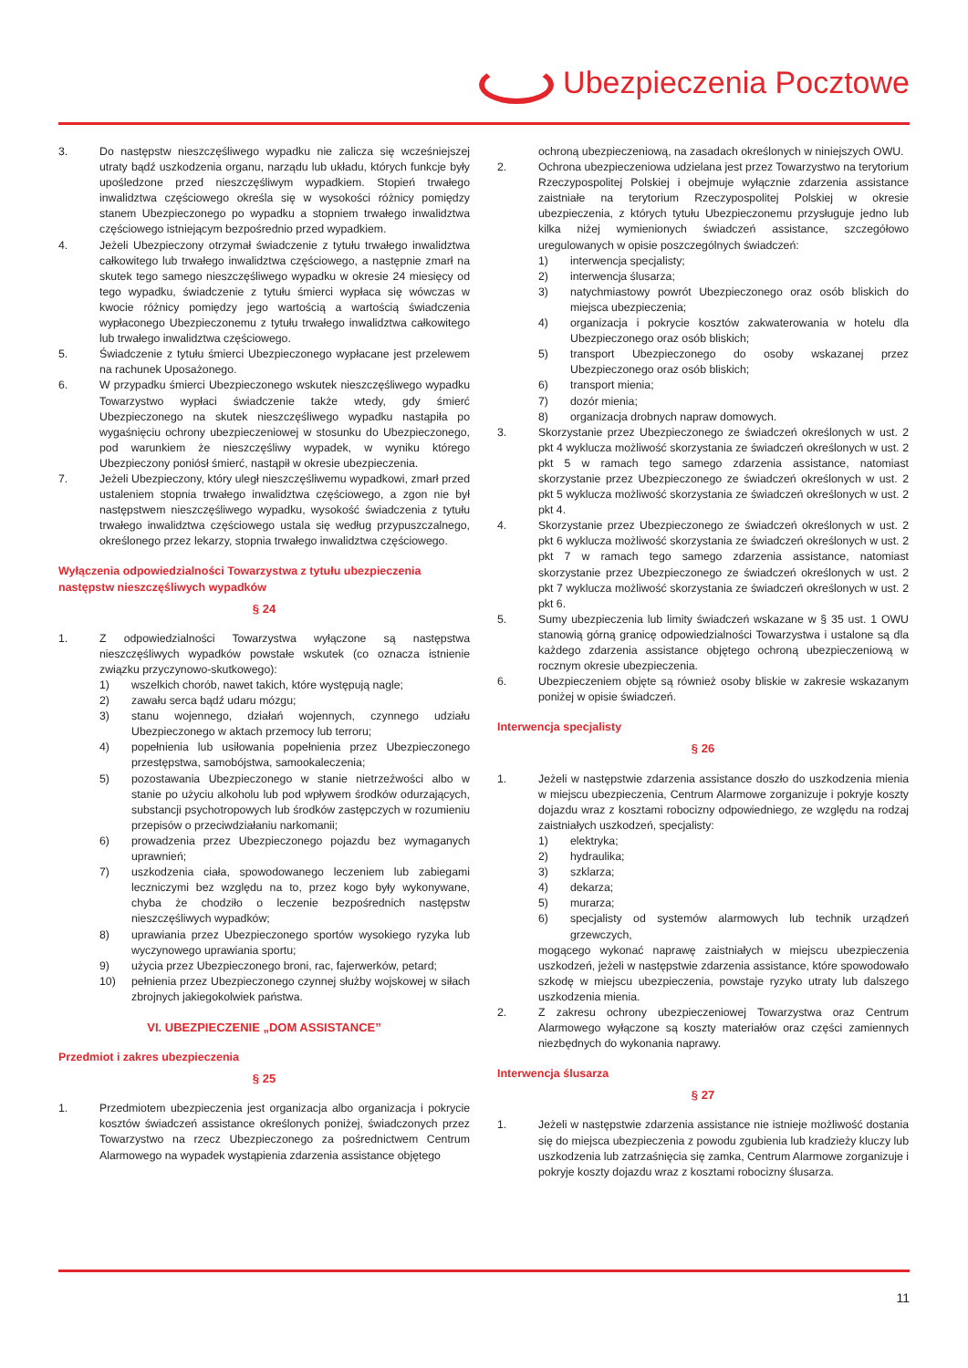Ubezpieczenia Pocztowe
3. Do następstw nieszczęśliwego wypadku nie zalicza się wcześniejszej utraty bądź uszkodzenia organu, narządu lub układu, których funkcje były upośledzone przed nieszczęśliwym wypadkiem. Stopień trwałego inwalidztwa częściowego określa się w wysokości różnicy pomiędzy stanem Ubezpieczonego po wypadku a stopniem trwałego inwalidztwa częściowego istniejącym bezpośrednio przed wypadkiem.
4. Jeżeli Ubezpieczony otrzymał świadczenie z tytułu trwałego inwalidztwa całkowitego lub trwałego inwalidztwa częściowego, a następnie zmarł na skutek tego samego nieszczęśliwego wypadku w okresie 24 miesięcy od tego wypadku, świadczenie z tytułu śmierci wypłaca się wówczas w kwocie różnicy pomiędzy jego wartością a wartością świadczenia wypłaconego Ubezpieczonemu z tytułu trwałego inwalidztwa całkowitego lub trwałego inwalidztwa częściowego.
5. Świadczenie z tytułu śmierci Ubezpieczonego wypłacane jest przelewem na rachunek Uposażonego.
6. W przypadku śmierci Ubezpieczonego wskutek nieszczęśliwego wypadku Towarzystwo wypłaci świadczenie także wtedy, gdy śmierć Ubezpieczonego na skutek nieszczęśliwego wypadku nastąpiła po wygaśnięciu ochrony ubezpieczeniowej w stosunku do Ubezpieczonego, pod warunkiem że nieszczęśliwy wypadek, w wyniku którego Ubezpieczony poniósł śmierć, nastąpił w okresie ubezpieczenia.
7. Jeżeli Ubezpieczony, który uległ nieszczęśliwemu wypadkowi, zmarł przed ustaleniem stopnia trwałego inwalidztwa częściowego, a zgon nie był następstwem nieszczęśliwego wypadku, wysokość świadczenia z tytułu trwałego inwalidztwa częściowego ustala się według przypuszczalnego, określonego przez lekarzy, stopnia trwałego inwalidztwa częściowego.
Wyłączenia odpowiedzialności Towarzystwa z tytułu ubezpieczenia następstw nieszczęśliwych wypadków
§ 24
1. Z odpowiedzialności Towarzystwa wyłączone są następstwa nieszczęśliwych wypadków powstałe wskutek (co oznacza istnienie związku przyczynowo-skutkowego):
1) wszelkich chorób, nawet takich, które występują nagle;
2) zawału serca bądź udaru mózgu;
3) stanu wojennego, działań wojennych, czynnego udziału Ubezpieczonego w aktach przemocy lub terroru;
4) popełnienia lub usiłowania popełnienia przez Ubezpieczonego przestępstwa, samobójstwa, samookaleczenia;
5) pozostawania Ubezpieczonego w stanie nietrzeźwości albo w stanie po użyciu alkoholu lub pod wpływem środków odurzających, substancji psychotropowych lub środków zastępczych w rozumieniu przepisów o przeciwdziałaniu narkomanii;
6) prowadzenia przez Ubezpieczonego pojazdu bez wymaganych uprawnień;
7) uszkodzenia ciała, spowodowanego leczeniem lub zabiegami leczniczymi bez względu na to, przez kogo były wykonywane, chyba że chodziło o leczenie bezpośrednich następstw nieszczęśliwych wypadków;
8) uprawiania przez Ubezpieczonego sportów wysokiego ryzyka lub wyczynowego uprawiania sportu;
9) użycia przez Ubezpieczonego broni, rac, fajerwerków, petard;
10) pełnienia przez Ubezpieczonego czynnej służby wojskowej w siłach zbrojnych jakiegokolwiek państwa.
VI. UBEZPIECZENIE „DOM ASSISTANCE”
Przedmiot i zakres ubezpieczenia
§ 25
1. Przedmiotem ubezpieczenia jest organizacja albo organizacja i pokrycie kosztów świadczeń assistance określonych poniżej, świadczonych przez Towarzystwo na rzecz Ubezpieczonego za pośrednictwem Centrum Alarmowego na wypadek wystąpienia zdarzenia assistance objętego
ochroną ubezpieczeniową, na zasadach określonych w niniejszych OWU.
2. Ochrona ubezpieczeniowa udzielana jest przez Towarzystwo na terytorium Rzeczypospolitej Polskiej i obejmuje wyłącznie zdarzenia assistance zaistniałe na terytorium Rzeczypospolitej Polskiej w okresie ubezpieczenia, z których tytułu Ubezpieczonemu przysługuje jedno lub kilka niżej wymienionych świadczeń assistance, szczegółowo uregulowanych w opisie poszczególnych świadczeń:
1) interwencja specjalisty;
2) interwencja ślusarza;
3) natychmiastowy powrót Ubezpieczonego oraz osób bliskich do miejsca ubezpieczenia;
4) organizacja i pokrycie kosztów zakwaterowania w hotelu dla Ubezpieczonego oraz osób bliskich;
5) transport Ubezpieczonego do osoby wskazanej przez Ubezpieczonego oraz osób bliskich;
6) transport mienia;
7) dozór mienia;
8) organizacja drobnych napraw domowych.
3. Skorzystanie przez Ubezpieczonego ze świadczeń określonych w ust. 2 pkt 4 wyklucza możliwość skorzystania ze świadczeń określonych w ust. 2 pkt 5 w ramach tego samego zdarzenia assistance, natomiast skorzystanie przez Ubezpieczonego ze świadczeń określonych w ust. 2 pkt 5 wyklucza możliwość skorzystania ze świadczeń określonych w ust. 2 pkt 4.
4. Skorzystanie przez Ubezpieczonego ze świadczeń określonych w ust. 2 pkt 6 wyklucza możliwość skorzystania ze świadczeń określonych w ust. 2 pkt 7 w ramach tego samego zdarzenia assistance, natomiast skorzystanie przez Ubezpieczonego ze świadczeń określonych w ust. 2 pkt 7 wyklucza możliwość skorzystania ze świadczeń określonych w ust. 2 pkt 6.
5. Sumy ubezpieczenia lub limity świadczeń wskazane w § 35 ust. 1 OWU stanowią górną granicę odpowiedzialności Towarzystwa i ustalone są dla każdego zdarzenia assistance objętego ochroną ubezpieczeniową w rocznym okresie ubezpieczenia.
6. Ubezpieczeniem objęte są również osoby bliskie w zakresie wskazanym poniżej w opisie świadczeń.
Interwencja specjalisty
§ 26
1. Jeżeli w następstwie zdarzenia assistance doszło do uszkodzenia mienia w miejscu ubezpieczenia, Centrum Alarmowe zorganizuje i pokryje koszty dojazdu wraz z kosztami robocizny odpowiedniego, ze względu na rodzaj zaistniałych uszkodzeń, specjalisty:
1) elektryka;
2) hydraulika;
3) szklarza;
4) dekarza;
5) murarza;
6) specjalisty od systemów alarmowych lub technik urządzeń grzewczych,
mogącego wykonać naprawę zaistniałych w miejscu ubezpieczenia uszkodzeń, jeżeli w następstwie zdarzenia assistance, które spowodowało szkodę w miejscu ubezpieczenia, powstaje ryzyko utraty lub dalszego uszkodzenia mienia.
2. Z zakresu ochrony ubezpieczeniowej Towarzystwa oraz Centrum Alarmowego wyłączone są koszty materiałów oraz części zamiennych niezbędnych do wykonania naprawy.
Interwencja ślusarza
§ 27
1. Jeżeli w następstwie zdarzenia assistance nie istnieje możliwość dostania się do miejsca ubezpieczenia z powodu zgubienia lub kradzieży kluczy lub uszkodzenia lub zatrzaśnięcia się zamka, Centrum Alarmowe zorganizuje i pokryje koszty dojazdu wraz z kosztami robocizny ślusarza.
11